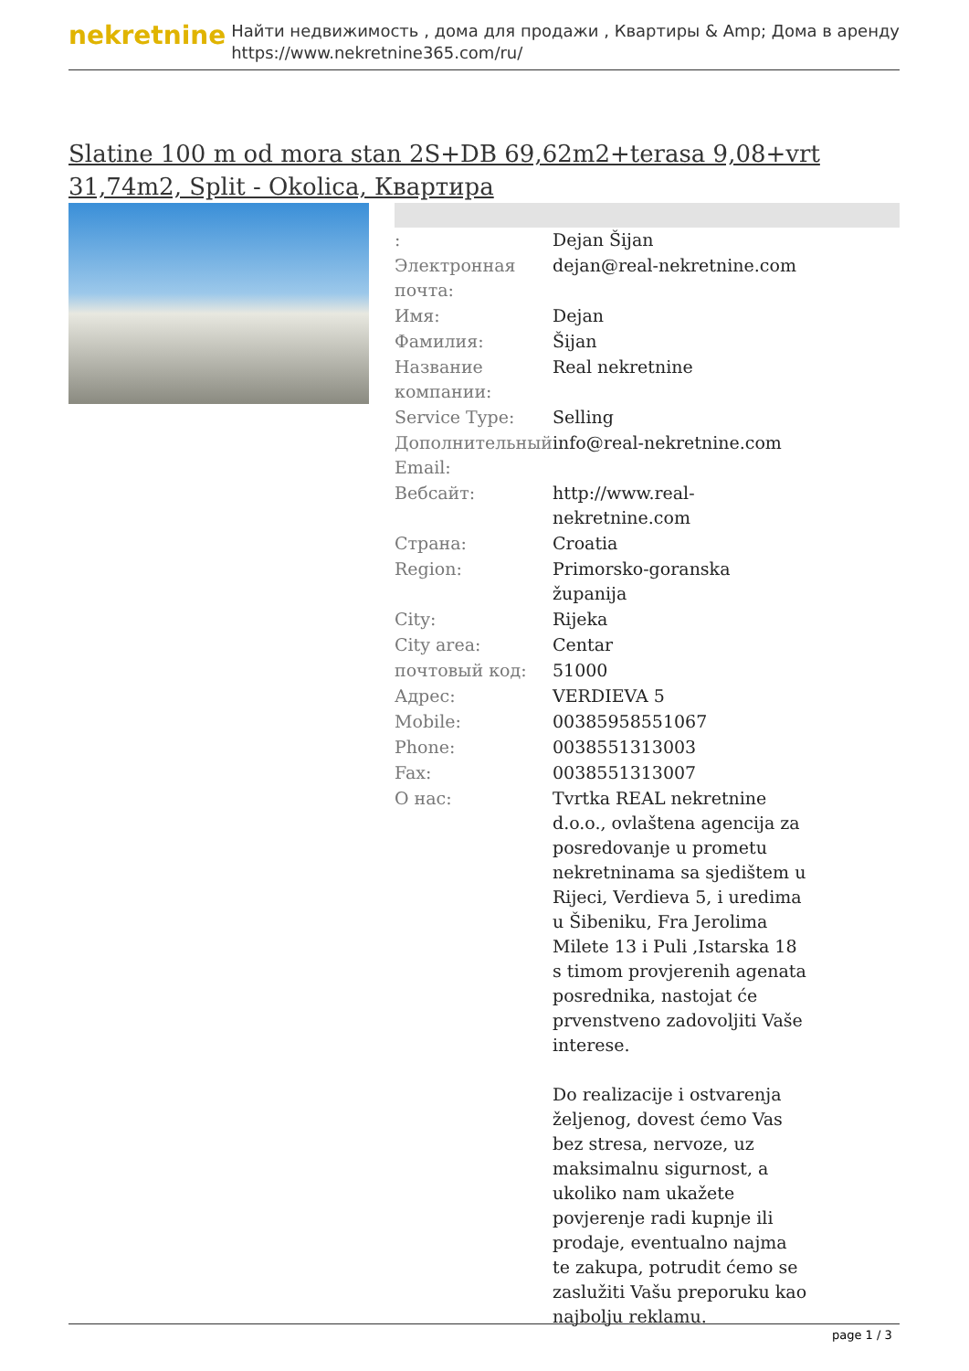nekretnine
Найти недвижимость , дома для продажи , Квартиры & Amp; Дома в аренду
https://www.nekretnine365.com/ru/
Slatine 100 m od mora stan 2S+DB 69,62m2+terasa 9,08+vrt 31,74m2, Split - Okolica, Квартира
| : | Dejan Šijan |
| Электронная почта: | dejan@real-nekretnine.com |
| Имя: | Dejan |
| Фамилия: | Šijan |
| Название компании: | Real nekretnine |
| Service Type: | Selling |
| Дополнительный Email: | info@real-nekretnine.com |
| Вебсайт: | http://www.real-nekretnine.com |
| Страна: | Croatia |
| Region: | Primorsko-goranska županija |
| City: | Rijeka |
| City area: | Centar |
| почтовый код: | 51000 |
| Адрес: | VERDIEVA 5 |
| Mobile: | 00385958551067 |
| Phone: | 0038551313003 |
| Fax: | 0038551313007 |
| О нас: | Tvrtka REAL nekretnine d.o.o., ovlaštena agencija za posredovanje u prometu nekretninama sa sjedištem u Rijeci, Verdieva 5, i uredima u Šibeniku, Fra Jerolima Milete 13 i Puli ,Istarska 18 s timom provjerenih agenata posrednika, nastojat će prvenstveno zadovoljiti Vaše interese. Do realizacije i ostvarenja željenog, dovest ćemo Vas bez stresa, nervoze, uz maksimalnu sigurnost, a ukoliko nam ukažete povjerenje radi kupnje ili prodaje, eventualno najma te zakupa, potrudit ćemo se zaslužiti Vašu preporuku kao najbolju reklamu. |
page 1 / 3